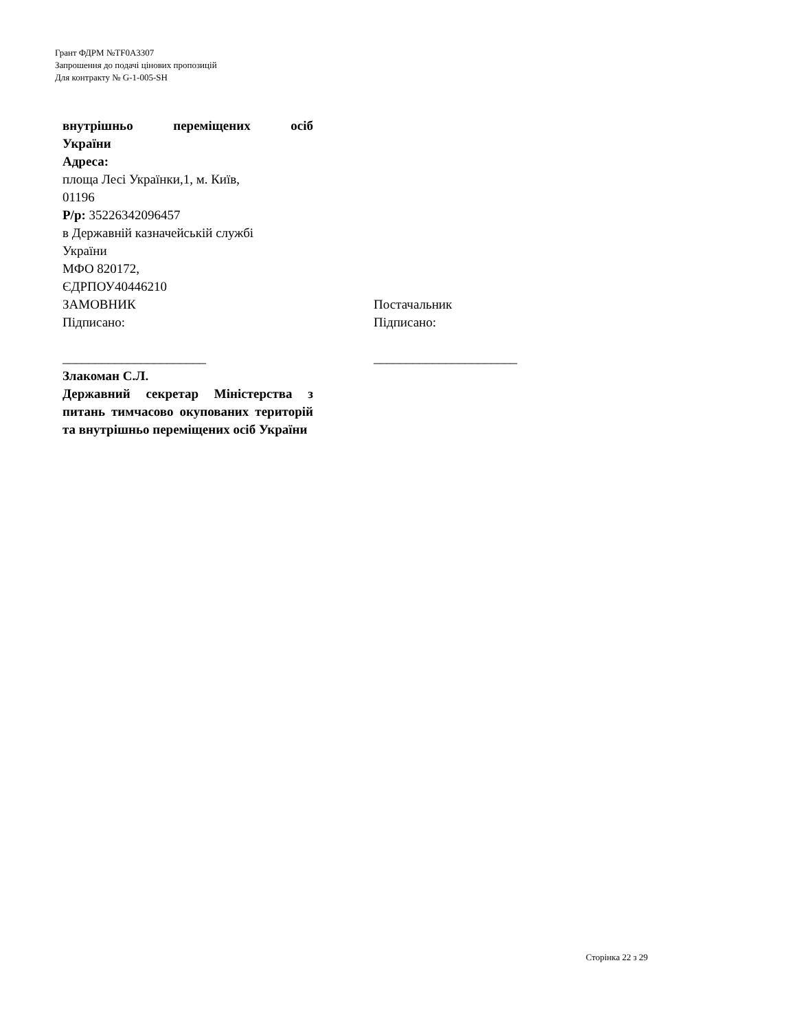Грант ФДРМ №TF0A3307
Запрошення до подачі цінових пропозицій
Для контракту № G-1-005-SH
внутрішньо переміщених осіб
України
Адреса:
площа Лесі Українки,1, м. Київ,
01196
Р/р: 35226342096457
в Державній казначейській службі
України
МФО 820172,
ЄДРПОУ40446210
ЗАМОВНИК
Підписано:
______________________
Злакоман С.Л.
Державний секретар Міністерства з питань тимчасово окупованих територій та внутрішньо переміщених осіб України
Постачальник
Підписано:
______________________
Сторінка 22 з 29